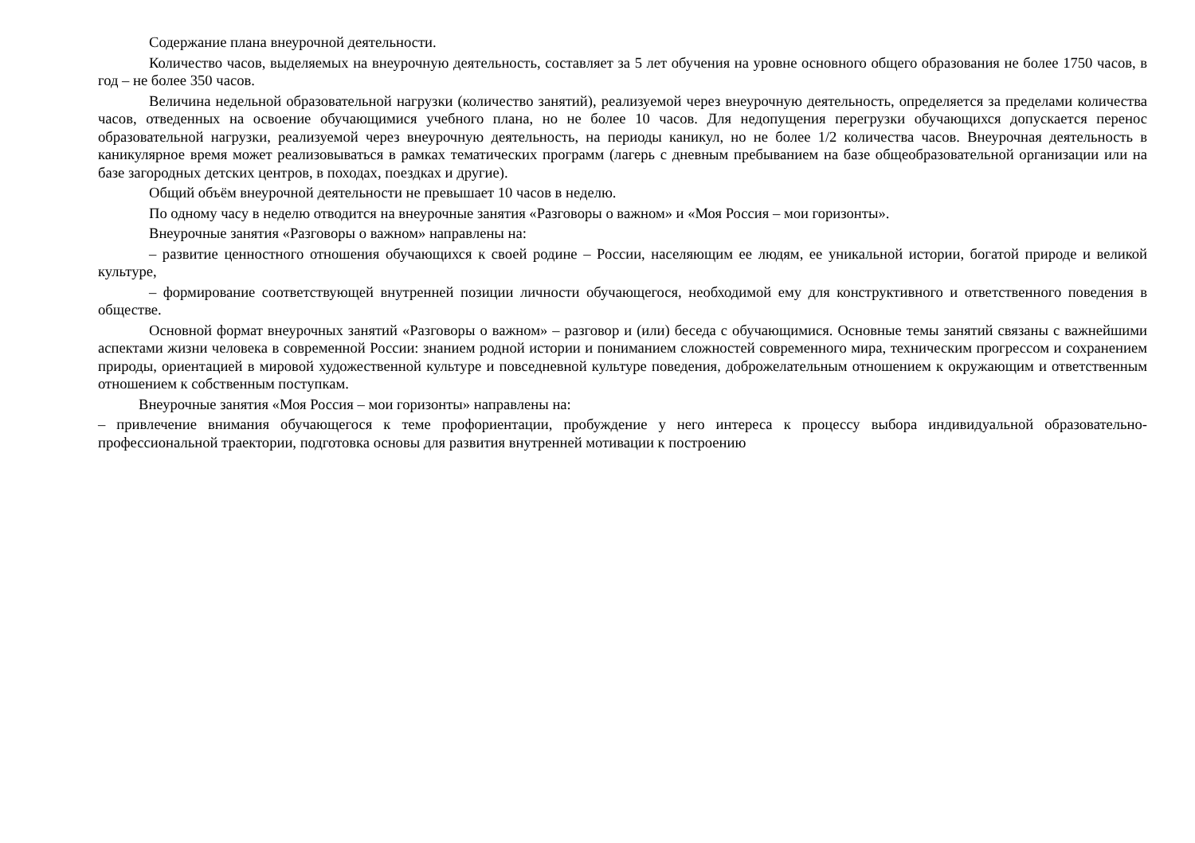Содержание плана внеурочной деятельности.
Количество часов, выделяемых на внеурочную деятельность, составляет за 5 лет обучения на уровне основного общего образования не более 1750 часов, в год – не более 350 часов.
Величина недельной образовательной нагрузки (количество занятий), реализуемой через внеурочную деятельность, определяется за пределами количества часов, отведенных на освоение обучающимися учебного плана, но не более 10 часов. Для недопущения перегрузки обучающихся допускается перенос образовательной нагрузки, реализуемой через внеурочную деятельность, на периоды каникул, но не более 1/2 количества часов. Внеурочная деятельность в каникулярное время может реализовываться в рамках тематических программ (лагерь с дневным пребыванием на базе общеобразовательной организации или на базе загородных детских центров, в походах, поездках и другие).
Общий объём внеурочной деятельности не превышает 10 часов в неделю.
По одному часу в неделю отводится на внеурочные занятия «Разговоры о важном» и «Моя Россия – мои горизонты».
Внеурочные занятия «Разговоры о важном» направлены на:
– развитие ценностного отношения обучающихся к своей родине – России, населяющим ее людям, ее уникальной истории, богатой природе и великой культуре,
– формирование соответствующей внутренней позиции личности обучающегося, необходимой ему для конструктивного и ответственного поведения в обществе.
Основной формат внеурочных занятий «Разговоры о важном» – разговор и (или) беседа с обучающимися. Основные темы занятий связаны с важнейшими аспектами жизни человека в современной России: знанием родной истории и пониманием сложностей современного мира, техническим прогрессом и сохранением природы, ориентацией в мировой художественной культуре и повседневной культуре поведения, доброжелательным отношением к окружающим и ответственным отношением к собственным поступкам.
Внеурочные занятия «Моя Россия – мои горизонты» направлены на:
– привлечение внимания обучающегося к теме профориентации, пробуждение у него интереса к процессу выбора индивидуальной образовательно-профессиональной траектории, подготовка основы для развития внутренней мотивации к построению